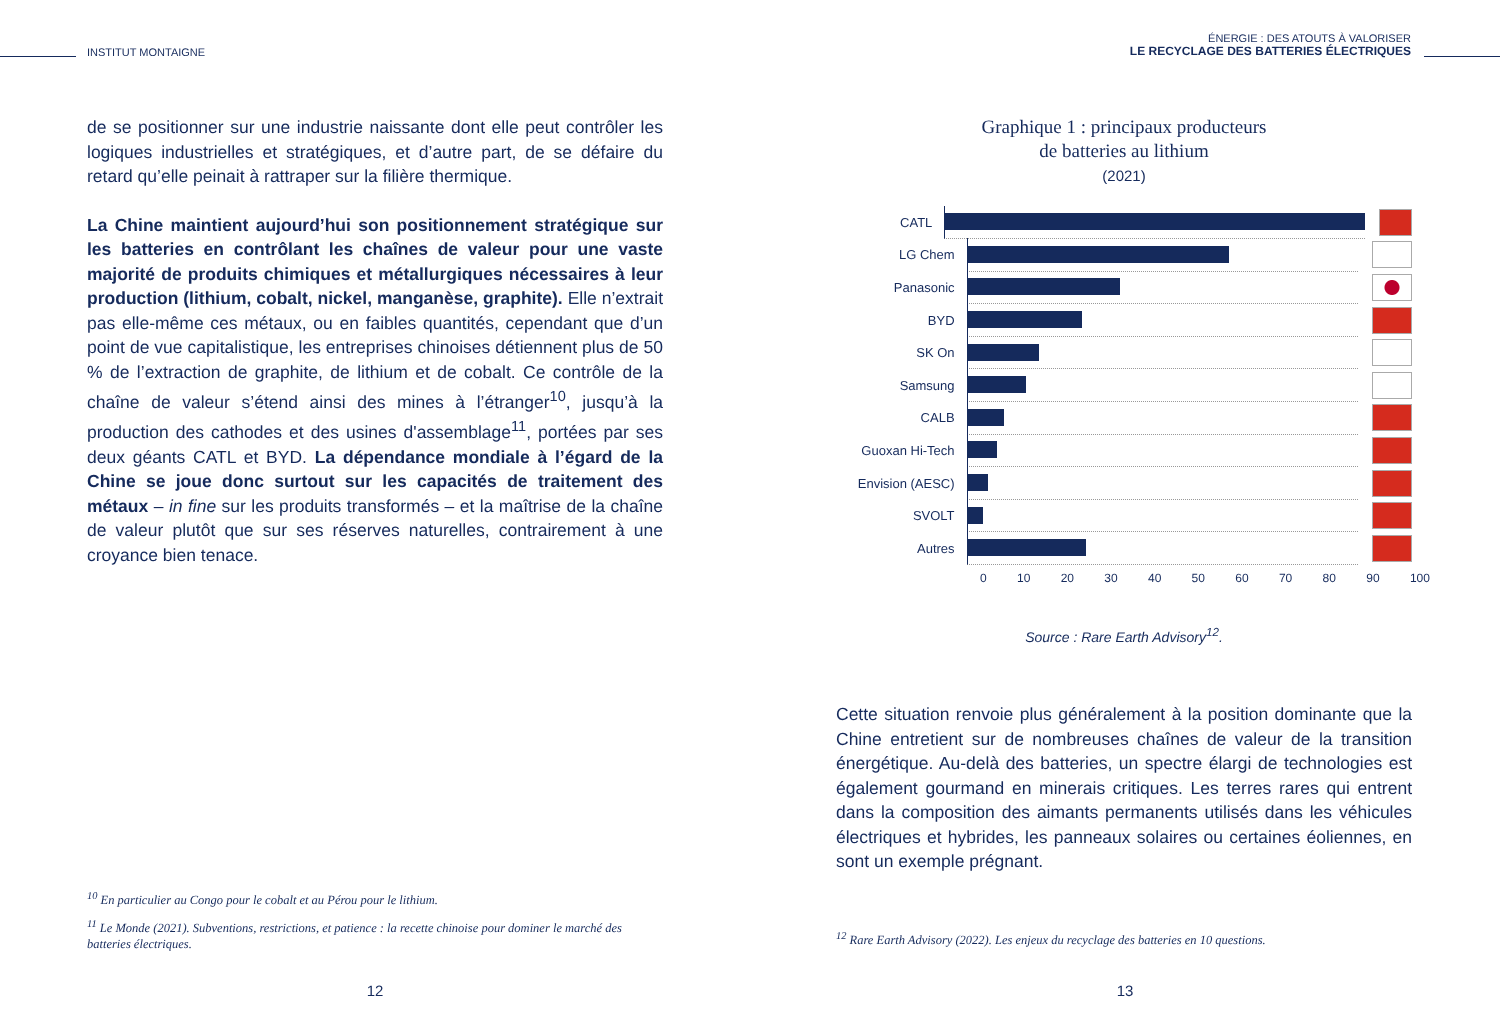INSTITUT MONTAIGNE
de se positionner sur une industrie naissante dont elle peut contrôler les logiques industrielles et stratégiques, et d’autre part, de se défaire du retard qu’elle peinait à rattraper sur la filière thermique.
La Chine maintient aujourd’hui son positionnement stratégique sur les batteries en contrôlant les chaînes de valeur pour une vaste majorité de produits chimiques et métallurgiques nécessaires à leur production (lithium, cobalt, nickel, manganèse, graphite). Elle n’extrait pas elle-même ces métaux, ou en faibles quantités, cependant que d’un point de vue capitalistique, les entreprises chinoises détiennent plus de 50 % de l’extraction de graphite, de lithium et de cobalt. Ce contrôle de la chaîne de valeur s’étend ainsi des mines à l’étranger<sup>10</sup>, jusqu’à la production des cathodes et des usines d'assemblage<sup>11</sup>, portées par ses deux géants CATL et BYD. La dépendance mondiale à l’égard de la Chine se joue donc surtout sur les capacités de traitement des métaux – in fine sur les produits transformés – et la maîtrise de la chaîne de valeur plutôt que sur ses réserves naturelles, contrairement à une croyance bien tenace.
<sup>10</sup> En particulier au Congo pour le cobalt et au Pérou pour le lithium.
<sup>11</sup> Le Monde (2021). Subventions, restrictions, et patience : la recette chinoise pour dominer le marché des batteries électriques.
12
ÉNERGIE : DES ATOUTS À VALORISER
LE RECYCLAGE DES BATTERIES ÉLECTRIQUES
Graphique 1 : principaux producteurs
de batteries au lithium
(2021)
CATL
LG Chem
Panasonic
BYD
SK On
Samsung
CALB
Guoxan Hi-Tech
Envision (AESC)
SVOLT
Autres
0 10 20 30 40 50 60 70 80 90 100
Source : Rare Earth Advisory<sup>12</sup>.
Cette situation renvoie plus généralement à la position dominante que la Chine entretient sur de nombreuses chaînes de valeur de la transition énergétique. Au-delà des batteries, un spectre élargi de technologies est également gourmand en minerais critiques. Les terres rares qui entrent dans la composition des aimants permanents utilisés dans les véhicules électriques et hybrides, les panneaux solaires ou certaines éoliennes, en sont un exemple prégnant.
<sup>12</sup> Rare Earth Advisory (2022). Les enjeux du recyclage des batteries en 10 questions.
13